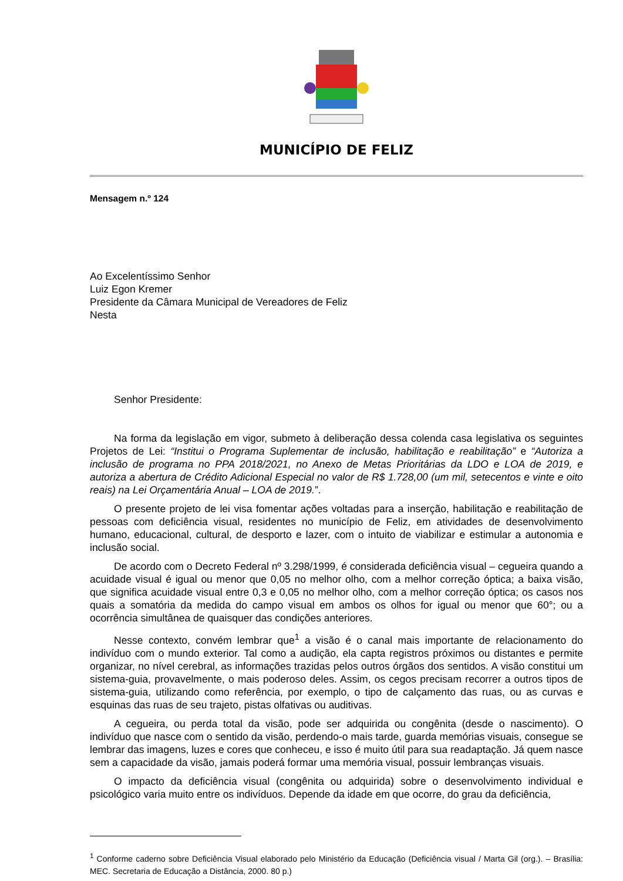MUNICÍPIO DE FELIZ
Mensagem n.º 124
Ao Excelentíssimo Senhor
Luiz Egon Kremer
Presidente da Câmara Municipal de Vereadores de Feliz
Nesta
Senhor Presidente:
Na forma da legislação em vigor, submeto à deliberação dessa colenda casa legislativa os seguintes Projetos de Lei: “Institui o Programa Suplementar de inclusão, habilitação e reabilitação” e “Autoriza a inclusão de programa no PPA 2018/2021, no Anexo de Metas Prioritárias da LDO e LOA de 2019, e autoriza a abertura de Crédito Adicional Especial no valor de R$ 1.728,00 (um mil, setecentos e vinte e oito reais) na Lei Orçamentária Anual – LOA de 2019.”.
O presente projeto de lei visa fomentar ações voltadas para a inserção, habilitação e reabilitação de pessoas com deficiência visual, residentes no município de Feliz, em atividades de desenvolvimento humano, educacional, cultural, de desporto e lazer, com o intuito de viabilizar e estimular a autonomia e inclusão social.
De acordo com o Decreto Federal nº 3.298/1999, é considerada deficiência visual – cegueira quando a acuidade visual é igual ou menor que 0,05 no melhor olho, com a melhor correção óptica; a baixa visão, que significa acuidade visual entre 0,3 e 0,05 no melhor olho, com a melhor correção óptica; os casos nos quais a somatória da medida do campo visual em ambos os olhos for igual ou menor que 60°; ou a ocorrência simultânea de quaisquer das condições anteriores.
Nesse contexto, convém lembrar que<sup>1</sup> a visão é o canal mais importante de relacionamento do indivíduo com o mundo exterior. Tal como a audição, ela capta registros próximos ou distantes e permite organizar, no nível cerebral, as informações trazidas pelos outros órgãos dos sentidos. A visão constitui um sistema-guia, provavelmente, o mais poderoso deles. Assim, os cegos precisam recorrer a outros tipos de sistema-guia, utilizando como referência, por exemplo, o tipo de calçamento das ruas, ou as curvas e esquinas das ruas de seu trajeto, pistas olfativas ou auditivas.
A cegueira, ou perda total da visão, pode ser adquirida ou congênita (desde o nascimento). O indivíduo que nasce com o sentido da visão, perdendo-o mais tarde, guarda memórias visuais, consegue se lembrar das imagens, luzes e cores que conheceu, e isso é muito útil para sua readaptação. Já quem nasce sem a capacidade da visão, jamais poderá formar uma memória visual, possuir lembranças visuais.
O impacto da deficiência visual (congênita ou adquirida) sobre o desenvolvimento individual e psicológico varia muito entre os indivíduos. Depende da idade em que ocorre, do grau da deficiência,
<sup>1</sup> Conforme caderno sobre Deficiência Visual elaborado pelo Ministério da Educação (Deficiência visual / Marta Gil (org.). – Brasília: MEC. Secretaria de Educação a Distância, 2000. 80 p.)